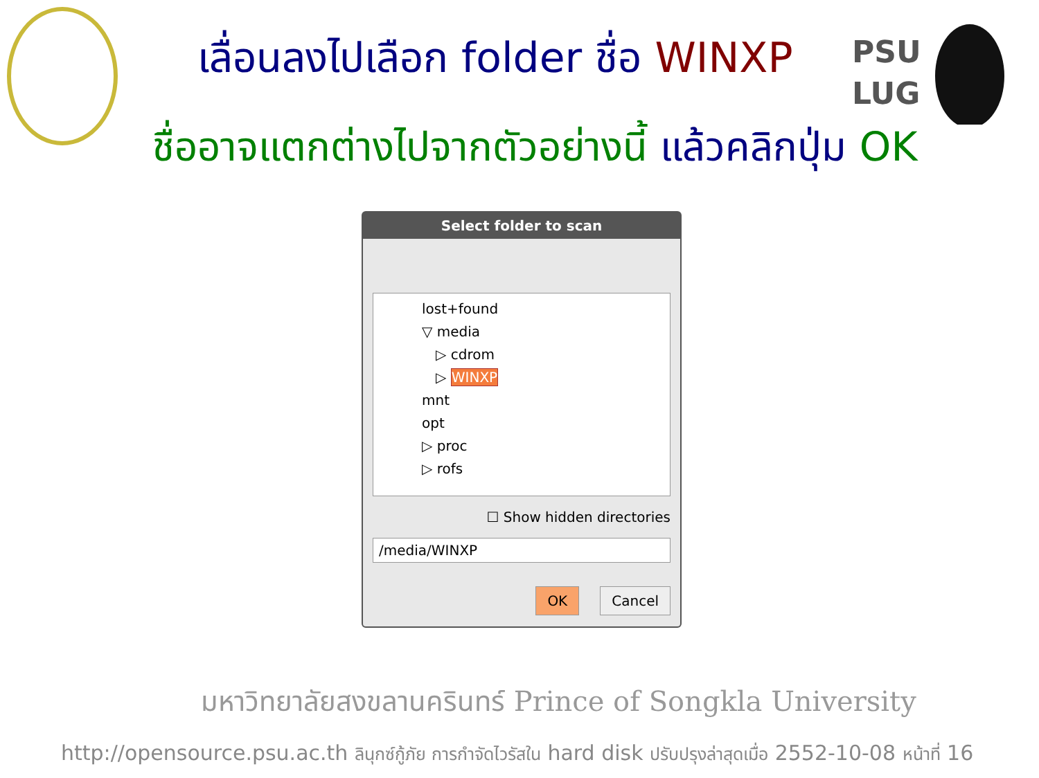PSU
LUG
เลื่อนลงไปเลือก folder ชื่อ WINXP
ชื่ออาจแตกต่างไปจากตัวอย่างนี้ แล้วคลิกปุ่ม OK
Select folder to scan
lost+found
▽ media
▷ cdrom
▷ WINXP
mnt
opt
▷ proc
▷ rofs
☐ Show hidden directories
/media/WINXP
OK Cancel
มหาวิทยาลัยสงขลานครินทร์ Prince of Songkla University
http://opensource.psu.ac.th ลินุกซ์กู้ภัย การกำจัดไวรัสใน hard disk ปรับปรุงล่าสุดเมื่อ 2552-10-08 หน้าที่ 16